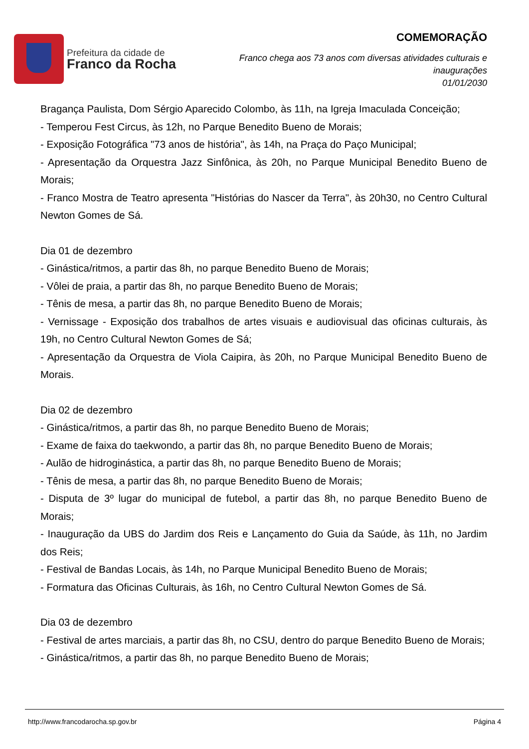Prefeitura da cidade de
Franco da Rocha
COMEMORAÇÃO
Franco chega aos 73 anos com diversas atividades culturais e
inaugurações
01/01/2030
Bragança Paulista, Dom Sérgio Aparecido Colombo, às 11h, na Igreja Imaculada Conceição;
- Temperou Fest Circus, às 12h, no Parque Benedito Bueno de Morais;
- Exposição Fotográfica "73 anos de história", às 14h, na Praça do Paço Municipal;
- Apresentação da Orquestra Jazz Sinfônica, às 20h, no Parque Municipal Benedito Bueno de Morais;
- Franco Mostra de Teatro apresenta "Histórias do Nascer da Terra", às 20h30, no Centro Cultural Newton Gomes de Sá.
Dia 01 de dezembro
- Ginástica/ritmos, a partir das 8h, no parque Benedito Bueno de Morais;
- Vôlei de praia, a partir das 8h, no parque Benedito Bueno de Morais;
- Tênis de mesa, a partir das 8h, no parque Benedito Bueno de Morais;
- Vernissage - Exposição dos trabalhos de artes visuais e audiovisual das oficinas culturais, às 19h, no Centro Cultural Newton Gomes de Sá;
- Apresentação da Orquestra de Viola Caipira, às 20h, no Parque Municipal Benedito Bueno de Morais.
Dia 02 de dezembro
- Ginástica/ritmos, a partir das 8h, no parque Benedito Bueno de Morais;
- Exame de faixa do taekwondo, a partir das 8h, no parque Benedito Bueno de Morais;
- Aulão de hidroginástica, a partir das 8h, no parque Benedito Bueno de Morais;
- Tênis de mesa, a partir das 8h, no parque Benedito Bueno de Morais;
- Disputa de 3º lugar do municipal de futebol, a partir das 8h, no parque Benedito Bueno de Morais;
- Inauguração da UBS do Jardim dos Reis e Lançamento do Guia da Saúde, às 11h, no Jardim dos Reis;
- Festival de Bandas Locais, às 14h, no Parque Municipal Benedito Bueno de Morais;
- Formatura das Oficinas Culturais, às 16h, no Centro Cultural Newton Gomes de Sá.
Dia 03 de dezembro
- Festival de artes marciais, a partir das 8h, no CSU, dentro do parque Benedito Bueno de Morais;
- Ginástica/ritmos, a partir das 8h, no parque Benedito Bueno de Morais;
http://www.francodarocha.sp.gov.br Página 4